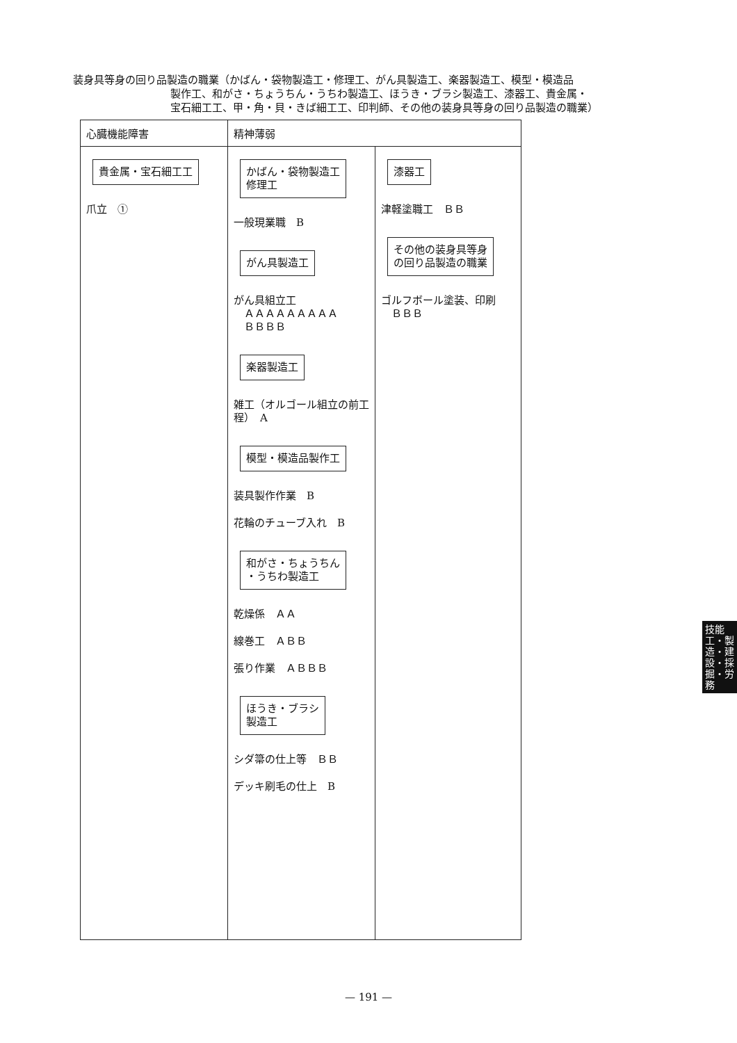装身具等身の回り品製造の職業（かばん・袋物製造工・修理工、がん具製造工、楽器製造工、模型・模造品
製作工、和がさ・ちょうちん・うちわ製造工、ほうき・ブラシ製造工、漆器工、貴金属・
宝石細工工、甲・角・貝・きば細工工、印判師、その他の装身具等身の回り品製造の職業）
| 心臓機能障害 | 精神薄弱 | |
| --- | --- | --- |
| 貴金属・宝石細工工 爪立 ① | かばん・袋物製造工 修理工 一般現業職 B がん具製造工 がん具組立工 ＡＡＡＡＡＡＡＡＡ ＢＢＢＢ 楽器製造工 雑工（オルゴール組立の前工程） A 模型・模造品製作工 装具製作作業 B 花輪のチューブ入れ B 和がさ・ちょうちん ・うちわ製造工 乾燥係 ＡＡ 線巻工 ＡＢＢ 張り作業 ＡＢＢＢ ほうき・ブラシ 製造工 シダ箒の仕上等 ＢＢ デッキ刷毛の仕上 B | 漆器工 津軽塗職工 ＢＢ その他の装身具等身 の回り品製造の職業 ゴルフボール塗装、印刷 ＢＢＢ |
技能工・製造・建設・採掘・労務
— 191 —